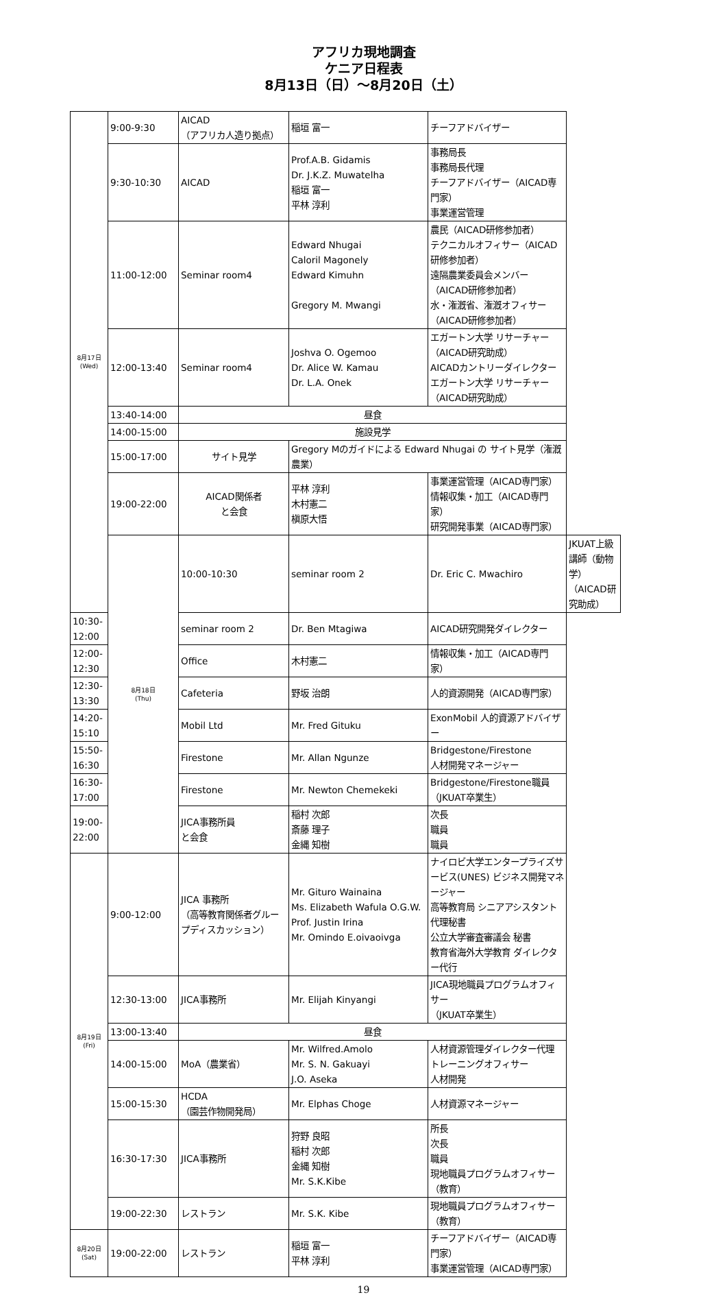アフリカ現地調査
ケニア日程表
8月13日（日）～8月20日（土）
| 8月17日 (Wed) | 9:00-9:30 | AICAD （アフリカ人造り拠点） | 稲垣 富一 | チーフアドバイザー | |
| | 9:30-10:30 | AICAD | Prof.A.B. Gidamis Dr. J.K.Z. Muwatelha 稲垣 富一 平林 淳利 | 事務局長 事務局長代理 チーフアドバイザー（AICAD専門家） 事業運営管理 | |
| | 11:00-12:00 | Seminar room4 | Edward Nhugai Caloril Magonely Edward Kimuhn Gregory M. Mwangi | 農民（AICAD研修参加者） テクニカルオフィサー（AICAD研修参加者） 遠隔農業委員会メンバー（AICAD研修参加者） 水・潅漑省、潅漑オフィサー（AICAD研修参加者） | |
| | 12:00-13:40 | Seminar room4 | Joshva O. Ogemoo Dr. Alice W. Kamau Dr. L.A. Onek | エガートン大学 リサーチャー（AICAD研究助成） AICADカントリーダイレクター エガートン大学 リサーチャー（AICAD研究助成） | |
| | 13:40-14:00 | 昼食 | | | |
| | 14:00-15:00 | 施設見学 | | | |
| | 15:00-17:00 | サイト見学 | Gregory Mのガイドによる Edward Nhugai の サイト見学（潅漑農業） | | |
| | 19:00-22:00 | AICAD関係者 と会食 | 平林 淳利 木村憲二 槇原大悟 | 事業運営管理（AICAD専門家） 情報収集・加工（AICAD専門家） 研究開発事業（AICAD専門家） | |
| | 8月18日 (Thu) | 10:00-10:30 | seminar room 2 | Dr. Eric C. Mwachiro | JKUAT上級講師（動物学） （AICAD研究助成） |
| 10:30-12:00 | | seminar room 2 | Dr. Ben Mtagiwa | AICAD研究開発ダイレクター | |
| 12:00-12:30 | | Office | 木村憲二 | 情報収集・加工（AICAD専門家） | |
| 12:30-13:30 | | Cafeteria | 野坂 治朗 | 人的資源開発（AICAD専門家） | |
| 14:20-15:10 | | Mobil Ltd | Mr. Fred Gituku | ExonMobil 人的資源アドバイザー | |
| 15:50-16:30 | | Firestone | Mr. Allan Ngunze | Bridgestone/Firestone 人材開発マネージャー | |
| 16:30-17:00 | | Firestone | Mr. Newton Chemekeki | Bridgestone/Firestone職員 （JKUAT卒業生） | |
| 19:00-22:00 | | JICA事務所員 と会食 | 稲村 次郎 斎藤 理子 金縄 知樹 | 次長 職員 職員 | |
| 8月19日 (Fri) | 9:00-12:00 | JICA 事務所 （高等教育関係者グループディスカッション） | Mr. Gituro Wainaina Ms. Elizabeth Wafula O.G.W. Prof. Justin Irina Mr. Omindo E.oivaoivga | ナイロビ大学エンタープライズサービス(UNES) ビジネス開発マネージャー 高等教育局 シニアアシスタント代理秘書 公立大学審査審議会 秘書 教育省海外大学教育 ダイレクター代行 | |
| | 12:30-13:00 | JICA事務所 | Mr. Elijah Kinyangi | JICA現地職員プログラムオフィサー （JKUAT卒業生） | |
| | 13:00-13:40 | 昼食 | | | |
| | 14:00-15:00 | MoA（農業省） | Mr. Wilfred.Amolo Mr. S. N. Gakuayi J.O. Aseka | 人材資源管理ダイレクター代理 トレーニングオフィサー 人材開発 | |
| | 15:00-15:30 | HCDA （園芸作物開発局） | Mr. Elphas Choge | 人材資源マネージャー | |
| | 16:30-17:30 | JICA事務所 | 狩野 良昭 稲村 次郎 金縄 知樹 Mr. S.K.Kibe | 所長 次長 職員 現地職員プログラムオフィサー（教育） | |
| | 19:00-22:30 | レストラン | Mr. S.K. Kibe | 現地職員プログラムオフィサー（教育） | |
| 8月20日 (Sat) | 19:00-22:00 | レストラン | 稲垣 富一 平林 淳利 | チーフアドバイザー（AICAD専門家） 事業運営管理（AICAD専門家） | |
19